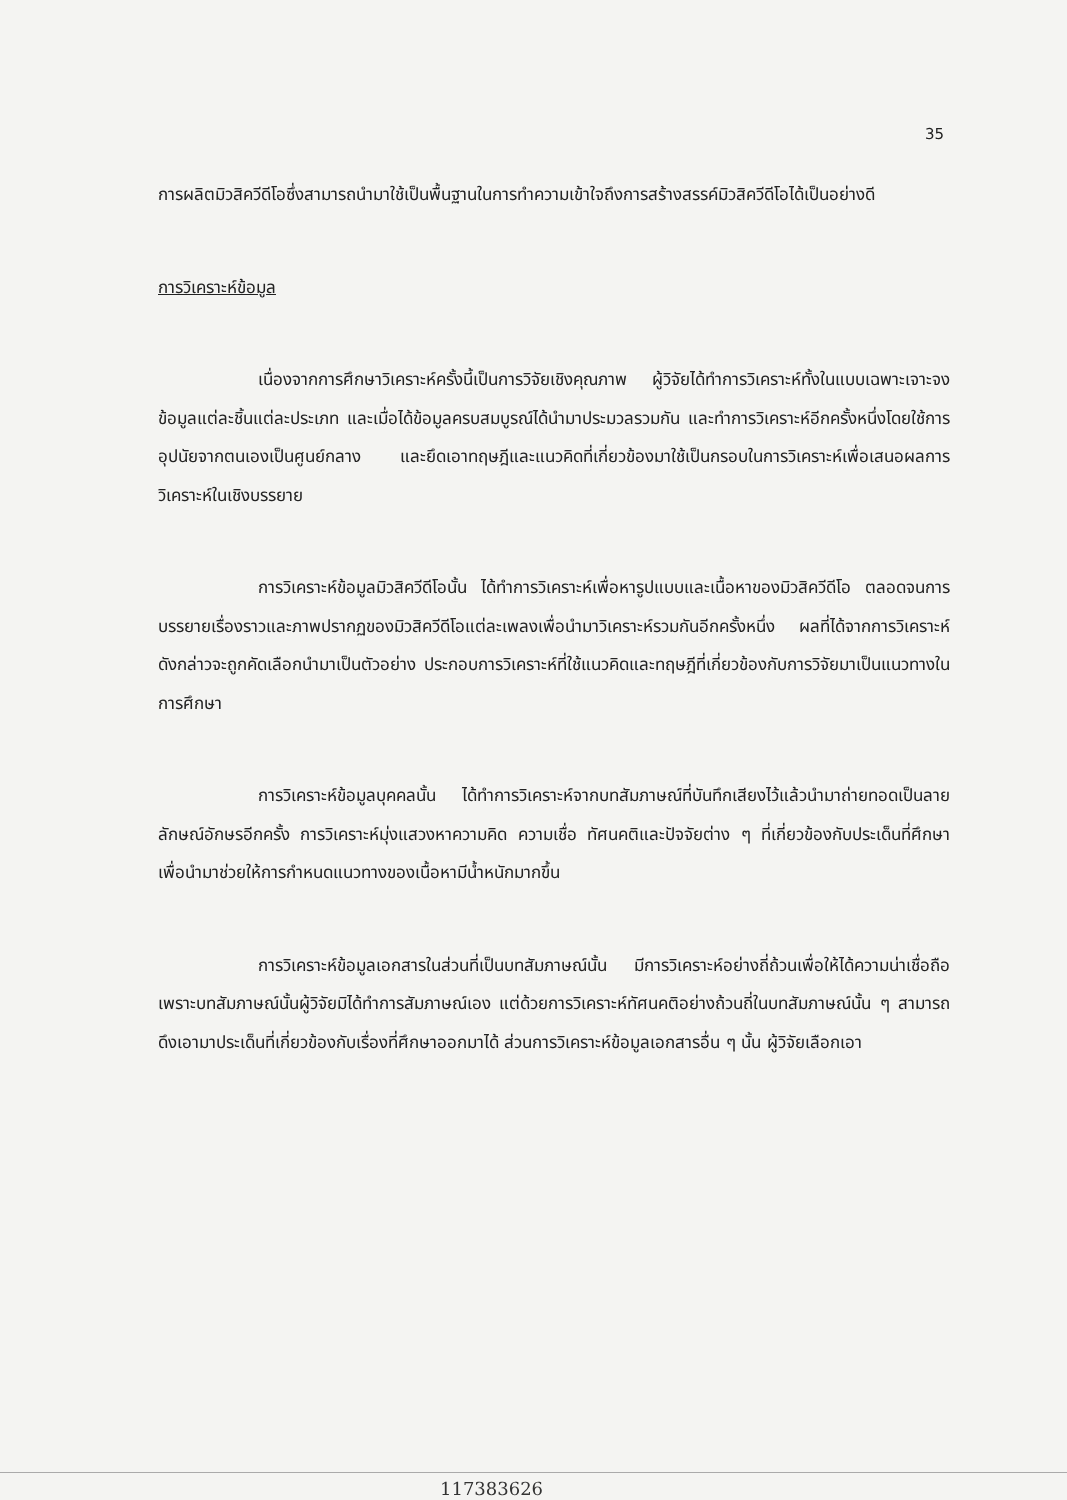35
การผลิตมิวสิควีดีโอซึ่งสามารถนำมาใช้เป็นพื้นฐานในการทำความเข้าใจถึงการสร้างสรรค์มิวสิควีดีโอได้เป็นอย่างดี
การวิเคราะห์ข้อมูล
เนื่องจากการศึกษาวิเคราะห์ครั้งนี้เป็นการวิจัยเชิงคุณภาพ ผู้วิจัยได้ทำการวิเคราะห์ทั้งในแบบเฉพาะเจาะจงข้อมูลแต่ละชิ้นแต่ละประเภท และเมื่อได้ข้อมูลครบสมบูรณ์ได้นำมาประมวลรวมกัน และทำการวิเคราะห์อีกครั้งหนึ่งโดยใช้การอุปนัยจากตนเองเป็นศูนย์กลาง และยึดเอาทฤษฎีและแนวคิดที่เกี่ยวข้องมาใช้เป็นกรอบในการวิเคราะห์เพื่อเสนอผลการวิเคราะห์ในเชิงบรรยาย
การวิเคราะห์ข้อมูลมิวสิควีดีโอนั้น ได้ทำการวิเคราะห์เพื่อหารูปแบบและเนื้อหาของมิวสิควีดีโอ ตลอดจนการบรรยายเรื่องราวและภาพปรากฏของมิวสิควีดีโอแต่ละเพลงเพื่อนำมาวิเคราะห์รวมกันอีกครั้งหนึ่ง ผลที่ได้จากการวิเคราะห์ดังกล่าวจะถูกคัดเลือกนำมาเป็นตัวอย่าง ประกอบการวิเคราะห์ที่ใช้แนวคิดและทฤษฎีที่เกี่ยวข้องกับการวิจัยมาเป็นแนวทางในการศึกษา
การวิเคราะห์ข้อมูลบุคคลนั้น ได้ทำการวิเคราะห์จากบทสัมภาษณ์ที่บันทึกเสียงไว้แล้วนำมาถ่ายทอดเป็นลายลักษณ์อักษรอีกครั้ง การวิเคราะห์มุ่งแสวงหาความคิด ความเชื่อ ทัศนคติและปัจจัยต่าง ๆ ที่เกี่ยวข้องกับประเด็นที่ศึกษาเพื่อนำมาช่วยให้การกำหนดแนวทางของเนื้อหามีน้ำหนักมากขึ้น
การวิเคราะห์ข้อมูลเอกสารในส่วนที่เป็นบทสัมภาษณ์นั้น มีการวิเคราะห์อย่างถี่ถ้วนเพื่อให้ได้ความน่าเชื่อถือ เพราะบทสัมภาษณ์นั้นผู้วิจัยมิได้ทำการสัมภาษณ์เอง แต่ด้วยการวิเคราะห์ทัศนคติอย่างถ้วนถี่ในบทสัมภาษณ์นั้น ๆ สามารถดึงเอามาประเด็นที่เกี่ยวข้องกับเรื่องที่ศึกษาออกมาได้ ส่วนการวิเคราะห์ข้อมูลเอกสารอื่น ๆ นั้น ผู้วิจัยเลือกเอา
117383626